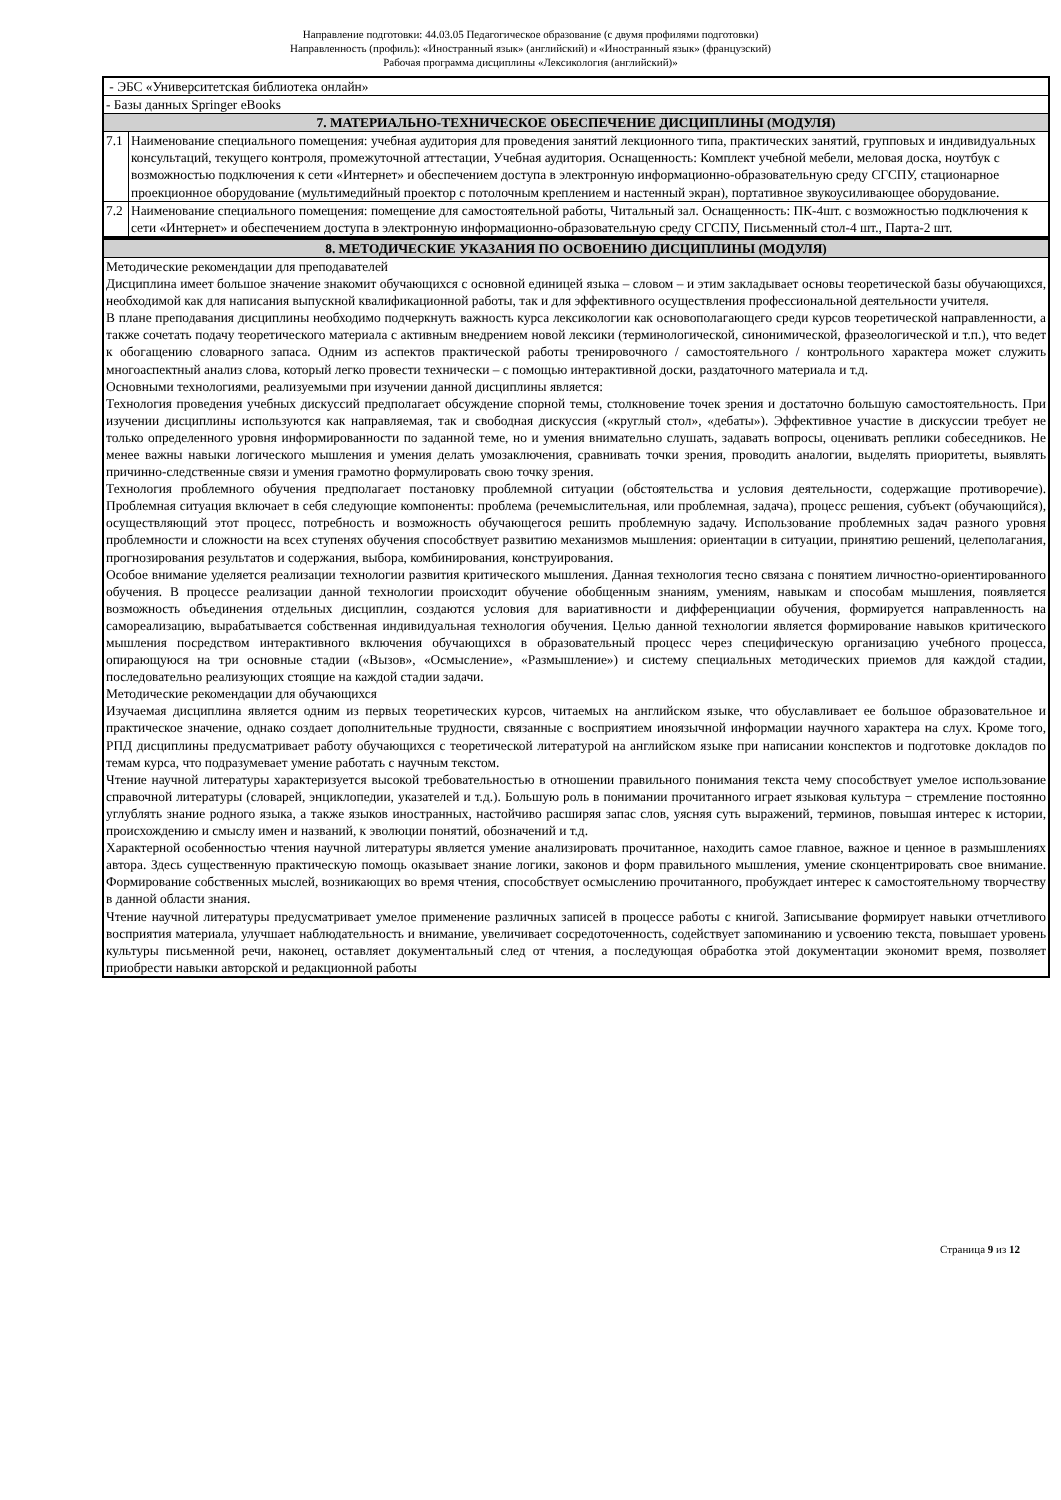Направление подготовки: 44.03.05 Педагогическое образование (с двумя профилями подготовки)
Направленность (профиль): «Иностранный язык» (английский) и «Иностранный язык» (французский)
Рабочая программа дисциплины «Лексикология (английский)»
| - ЭБС «Университетская библиотека онлайн» | |
| - Базы данных Springer eBooks | |
| 7. МАТЕРИАЛЬНО-ТЕХНИЧЕСКОЕ ОБЕСПЕЧЕНИЕ ДИСЦИПЛИНЫ (МОДУЛЯ) | |
| 7.1 | Наименование специального помещения: учебная аудитория для проведения занятий лекционного типа, практических занятий, групповых и индивидуальных консультаций, текущего контроля, промежуточной аттестации, Учебная аудитория. Оснащенность: Комплект учебной мебели, меловая доска, ноутбук с возможностью подключения к сети «Интернет» и обеспечением доступа в электронную информационно-образовательную среду СГСПУ, стационарное проекционное оборудование (мультимедийный проектор с потолочным креплением и настенный экран), портативное звукоусиливающее оборудование. |
| 7.2 | Наименование специального помещения: помещение для самостоятельной работы, Читальный зал. Оснащенность: ПК-4шт. с возможностью подключения к сети «Интернет» и обеспечением доступа в электронную информационно-образовательную среду СГСПУ, Письменный стол-4 шт., Парта-2 шт. |
| 8. МЕТОДИЧЕСКИЕ УКАЗАНИЯ ПО ОСВОЕНИЮ ДИСЦИПЛИНЫ (МОДУЛЯ) |
| Методические рекомендации для преподавателей Дисциплина имеет большое значение знакомит обучающихся с основной единицей языка – словом – и этим закладывает основы теоретической базы обучающихся, необходимой как для написания выпускной квалификационной работы, так и для эффективного осуществления профессиональной деятельности учителя. В плане преподавания дисциплины необходимо подчеркнуть важность курса лексикологии как основополагающего среди курсов теоретической направленности, а также сочетать подачу теоретического материала с активным внедрением новой лексики (терминологической, синонимической, фразеологической и т.п.), что ведет к обогащению словарного запаса. Одним из аспектов практической работы тренировочного / самостоятельного / контрольного характера может служить многоаспектный анализ слова, который легко провести технически – с помощью интерактивной доски, раздаточного материала и т.д. Основными технологиями, реализуемыми при изучении данной дисциплины является: Технология проведения учебных дискуссий предполагает обсуждение спорной темы, столкновение точек зрения и достаточно большую самостоятельность. При изучении дисциплины используются как направляемая, так и свободная дискуссия («круглый стол», «дебаты»). Эффективное участие в дискуссии требует не только определенного уровня информированности по заданной теме, но и умения внимательно слушать, задавать вопросы, оценивать реплики собеседников. Не менее важны навыки логического мышления и умения делать умозаключения, сравнивать точки зрения, проводить аналогии, выделять приоритеты, выявлять причинно-следственные связи и умения грамотно формулировать свою точку зрения. Технология проблемного обучения предполагает постановку проблемной ситуации (обстоятельства и условия деятельности, содержащие противоречие). Проблемная ситуация включает в себя следующие компоненты: проблема (речемыслительная, или проблемная, задача), процесс решения, субъект (обучающийся), осуществляющий этот процесс, потребность и возможность обучающегося решить проблемную задачу. Использование проблемных задач разного уровня проблемности и сложности на всех ступенях обучения способствует развитию механизмов мышления: ориентации в ситуации, принятию решений, целеполагания, прогнозирования результатов и содержания, выбора, комбинирования, конструирования. Особое внимание уделяется реализации технологии развития критического мышления. Данная технология тесно связана с понятием личностно-ориентированного обучения. В процессе реализации данной технологии происходит обучение обобщенным знаниям, умениям, навыкам и способам мышления, появляется возможность объединения отдельных дисциплин, создаются условия для вариативности и дифференциации обучения, формируется направленность на самореализацию, вырабатывается собственная индивидуальная технология обучения. Целью данной технологии является формирование навыков критического мышления посредством интерактивного включения обучающихся в образовательный процесс через специфическую организацию учебного процесса, опирающуюся на три основные стадии («Вызов», «Осмысление», «Размышление») и систему специальных методических приемов для каждой стадии, последовательно реализующих стоящие на каждой стадии задачи. Методические рекомендации для обучающихся Изучаемая дисциплина является одним из первых теоретических курсов, читаемых на английском языке, что обуславливает ее большое образовательное и практическое значение, однако создает дополнительные трудности, связанные с восприятием иноязычной информации научного характера на слух. Кроме того, РПД дисциплины предусматривает работу обучающихся с теоретической литературой на английском языке при написании конспектов и подготовке докладов по темам курса, что подразумевает умение работать с научным текстом. Чтение научной литературы характеризуется высокой требовательностью в отношении правильного понимания текста чему способствует умелое использование справочной литературы (словарей, энциклопедии, указателей и т.д.). Большую роль в понимании прочитанного играет языковая культура − стремление постоянно углублять знание родного языка, а также языков иностранных, настойчиво расширяя запас слов, уясняя суть выражений, терминов, повышая интерес к истории, происхождению и смыслу имен и названий, к эволюции понятий, обозначений и т.д. Характерной особенностью чтения научной литературы является умение анализировать прочитанное, находить самое главное, важное и ценное в размышлениях автора. Здесь существенную практическую помощь оказывает знание логики, законов и форм правильного мышления, умение сконцентрировать свое внимание. Формирование собственных мыслей, возникающих во время чтения, способствует осмыслению прочитанного, пробуждает интерес к самостоятельному творчеству в данной области знания. Чтение научной литературы предусматривает умелое применение различных записей в процессе работы с книгой. Записывание формирует навыки отчетливого восприятия материала, улучшает наблюдательность и внимание, увеличивает сосредоточенность, содействует запоминанию и усвоению текста, повышает уровень культуры письменной речи, наконец, оставляет документальный след от чтения, а последующая обработка этой документации экономит время, позволяет приобрести навыки авторской и редакционной работы |
Страница 9 из 12